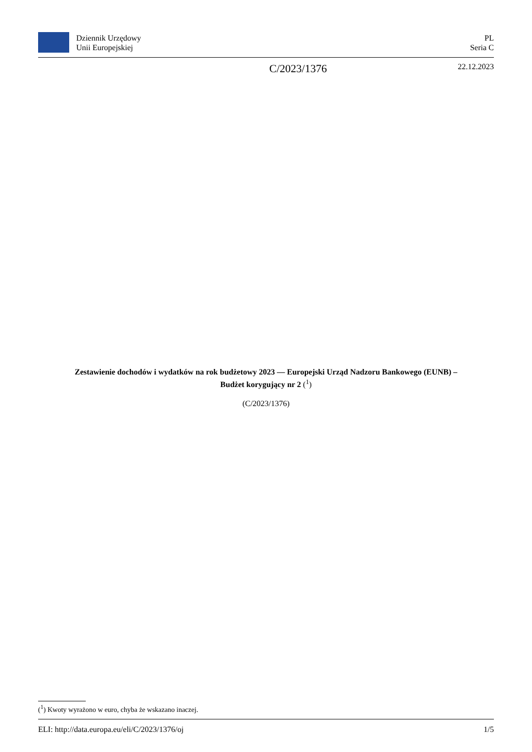Dziennik Urzędowy
Unii Europejskiej
PL
Seria C
C/2023/1376 22.12.2023
Zestawienie dochodów i wydatków na rok budżetowy 2023 — Europejski Urząd Nadzoru Bankowego (EUNB) –
Budżet korygujący nr 2 (<sup>1</sup>)
(C/2023/1376)
(<sup>1</sup>) Kwoty wyrażono w euro, chyba że wskazano inaczej.
ELI: http://data.europa.eu/eli/C/2023/1376/oj 1/5